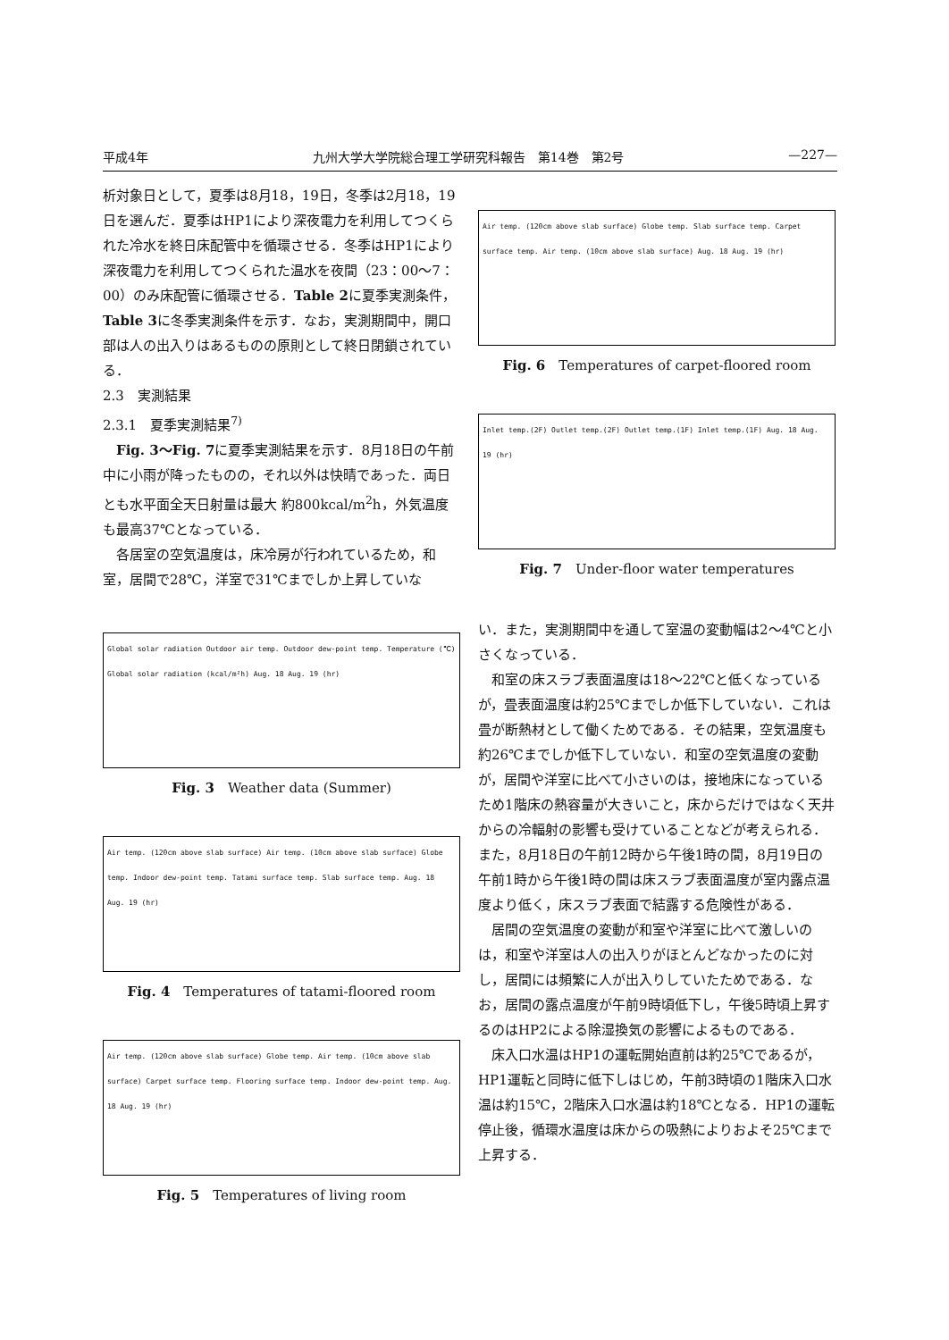平成4年 九州大学大学院総合理工学研究科報告　第14巻　第2号 —227—
析対象日として，夏季は8月18，19日，冬季は2月18，19日を選んだ．夏季はHP1により深夜電力を利用してつくられた冷水を終日床配管中を循環させる．冬季はHP1により深夜電力を利用してつくられた温水を夜間（23：00～7：00）のみ床配管に循環させる．Table 2に夏季実測条件，Table 3に冬季実測条件を示す．なお，実測期間中，開口部は人の出入りはあるものの原則として終日閉鎖されている．
2.3　実測結果
2.3.1　夏季実測結果<sup>7)</sup>
Fig. 3～Fig. 7に夏季実測結果を示す．8月18日の午前中に小雨が降ったものの，それ以外は快晴であった．両日とも水平面全天日射量は最大 約800kcal/m<sup>2</sup>h，外気温度も最高37℃となっている．
各居室の空気温度は，床冷房が行われているため，和室，居間で28℃，洋室で31℃までしか上昇していな
Global solar radiation Outdoor air temp. Outdoor dew-point temp. Temperature (℃) Global solar radiation (kcal/m²h) Aug. 18 Aug. 19 (hr)
Fig. 3　Weather data (Summer)
Air temp. (120cm above slab surface) Air temp. (10cm above slab surface) Globe temp. Indoor dew-point temp. Tatami surface temp. Slab surface temp. Aug. 18 Aug. 19 (hr)
Fig. 4　Temperatures of tatami-floored room
Air temp. (120cm above slab surface) Globe temp. Air temp. (10cm above slab surface) Carpet surface temp. Flooring surface temp. Indoor dew-point temp. Aug. 18 Aug. 19 (hr)
Fig. 5　Temperatures of living room
Air temp. (120cm above slab surface) Globe temp. Slab surface temp. Carpet surface temp. Air temp. (10cm above slab surface) Aug. 18 Aug. 19 (hr)
Fig. 6　Temperatures of carpet-floored room
Inlet temp.(2F) Outlet temp.(2F) Outlet temp.(1F) Inlet temp.(1F) Aug. 18 Aug. 19 (hr)
Fig. 7　Under-floor water temperatures
い．また，実測期間中を通して室温の変動幅は2～4℃と小さくなっている．
和室の床スラブ表面温度は18～22℃と低くなっているが，畳表面温度は約25℃までしか低下していない．これは畳が断熱材として働くためである．その結果，空気温度も約26℃までしか低下していない．和室の空気温度の変動が，居間や洋室に比べて小さいのは，接地床になっているため1階床の熱容量が大きいこと，床からだけではなく天井からの冷輻射の影響も受けていることなどが考えられる．また，8月18日の午前12時から午後1時の間，8月19日の午前1時から午後1時の間は床スラブ表面温度が室内露点温度より低く，床スラブ表面で結露する危険性がある．
居間の空気温度の変動が和室や洋室に比べて激しいのは，和室や洋室は人の出入りがほとんどなかったのに対し，居間には頻繁に人が出入りしていたためである．なお，居間の露点温度が午前9時頃低下し，午後5時頃上昇するのはHP2による除湿換気の影響によるものである．
床入口水温はHP1の運転開始直前は約25℃であるが，HP1運転と同時に低下しはじめ，午前3時頃の1階床入口水温は約15℃，2階床入口水温は約18℃となる．HP1の運転停止後，循環水温度は床からの吸熱によりおよそ25℃まで上昇する．